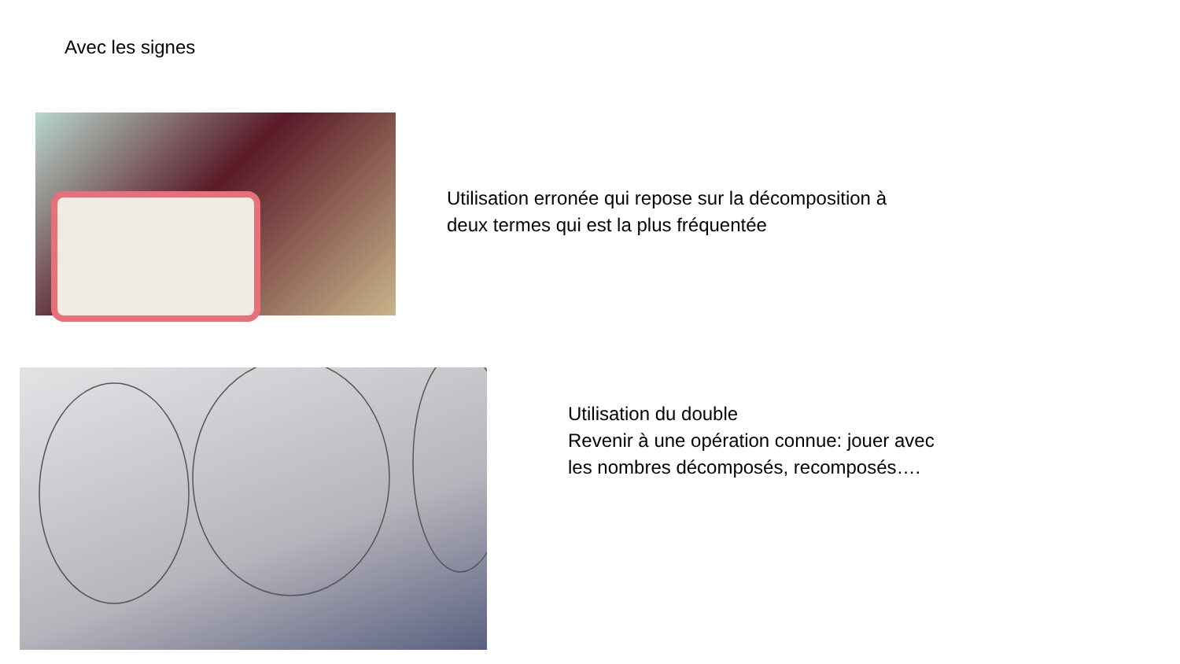Avec les signes
Utilisation erronée qui repose sur la décomposition à
deux termes qui est la plus fréquentée
Utilisation du double
Revenir à une opération connue: jouer avec
les nombres décomposés, recomposés….